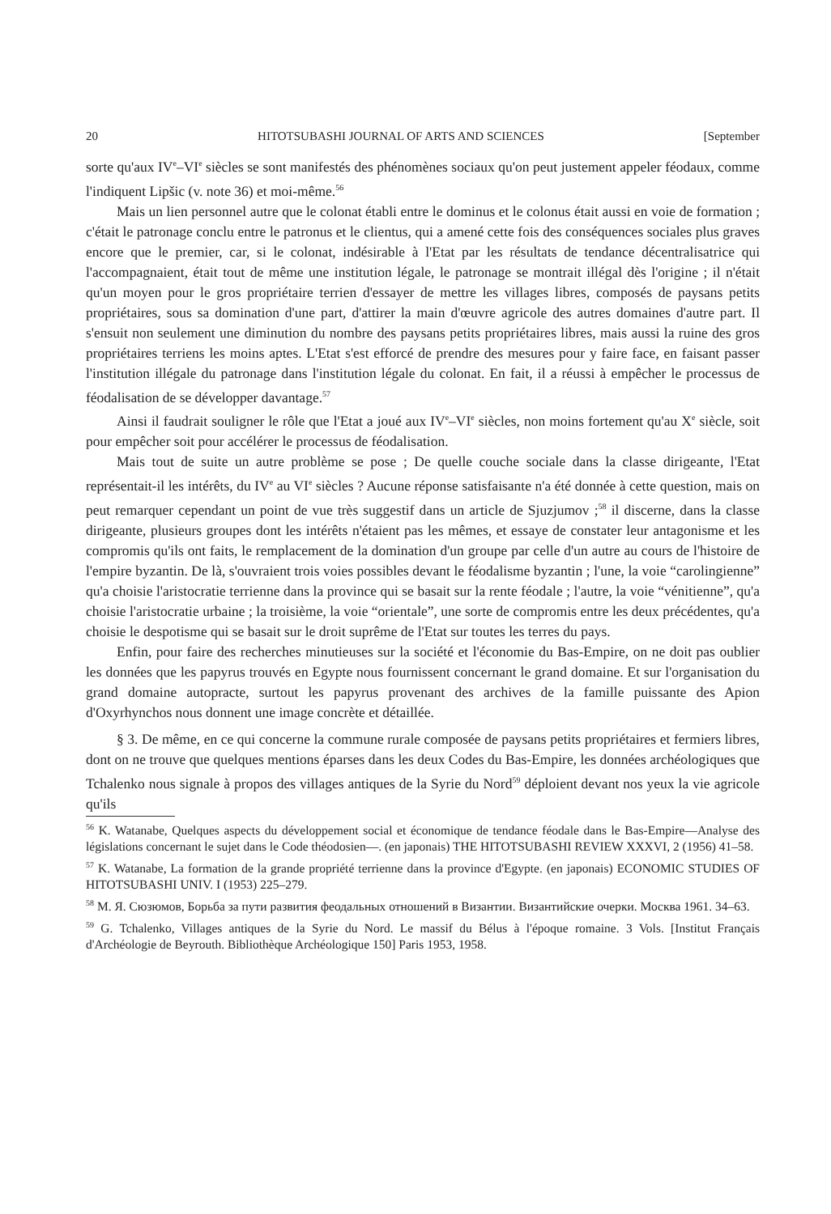20 HITOTSUBASHI JOURNAL OF ARTS AND SCIENCES [September
sorte qu'aux IV<sup>e</sup>–VI<sup>e</sup> siècles se sont manifestés des phénomènes sociaux qu'on peut justement appeler féodaux, comme l'indiquent Lipšic (v. note 36) et moi-même.<sup>56</sup>
Mais un lien personnel autre que le colonat établi entre le dominus et le colonus était aussi en voie de formation ; c'était le patronage conclu entre le patronus et le clientus, qui a amené cette fois des conséquences sociales plus graves encore que le premier, car, si le colonat, indésirable à l'Etat par les résultats de tendance décentralisatrice qui l'accompagnaient, était tout de même une institution légale, le patronage se montrait illégal dès l'origine ; il n'était qu'un moyen pour le gros propriétaire terrien d'essayer de mettre les villages libres, composés de paysans petits propriétaires, sous sa domination d'une part, d'attirer la main d'œuvre agricole des autres domaines d'autre part. Il s'ensuit non seulement une diminution du nombre des paysans petits propriétaires libres, mais aussi la ruine des gros propriétaires terriens les moins aptes. L'Etat s'est efforcé de prendre des mesures pour y faire face, en faisant passer l'institution illégale du patronage dans l'institution légale du colonat. En fait, il a réussi à empêcher le processus de féodalisation de se développer davantage.<sup>57</sup>
Ainsi il faudrait souligner le rôle que l'Etat a joué aux IV<sup>e</sup>–VI<sup>e</sup> siècles, non moins fortement qu'au X<sup>e</sup> siècle, soit pour empêcher soit pour accélérer le processus de féodalisation.
Mais tout de suite un autre problème se pose ; De quelle couche sociale dans la classe dirigeante, l'Etat représentait-il les intérêts, du IV<sup>e</sup> au VI<sup>e</sup> siècles ? Aucune réponse satisfaisante n'a été donnée à cette question, mais on peut remarquer cependant un point de vue très suggestif dans un article de Sjuzjumov ;<sup>58</sup> il discerne, dans la classe dirigeante, plusieurs groupes dont les intérêts n'étaient pas les mêmes, et essaye de constater leur antagonisme et les compromis qu'ils ont faits, le remplacement de la domination d'un groupe par celle d'un autre au cours de l'histoire de l'empire byzantin. De là, s'ouvraient trois voies possibles devant le féodalisme byzantin ; l'une, la voie “carolingienne” qu'a choisie l'aristocratie terrienne dans la province qui se basait sur la rente féodale ; l'autre, la voie “vénitienne”, qu'a choisie l'aristocratie urbaine ; la troisième, la voie “orientale”, une sorte de compromis entre les deux précédentes, qu'a choisie le despotisme qui se basait sur le droit suprême de l'Etat sur toutes les terres du pays.
Enfin, pour faire des recherches minutieuses sur la société et l'économie du Bas-Empire, on ne doit pas oublier les données que les papyrus trouvés en Egypte nous fournissent concernant le grand domaine. Et sur l'organisation du grand domaine autopracte, surtout les papyrus provenant des archives de la famille puissante des Apion d'Oxyrhynchos nous donnent une image concrète et détaillée.
§ 3. De même, en ce qui concerne la commune rurale composée de paysans petits propriétaires et fermiers libres, dont on ne trouve que quelques mentions éparses dans les deux Codes du Bas-Empire, les données archéologiques que Tchalenko nous signale à propos des villages antiques de la Syrie du Nord<sup>59</sup> déploient devant nos yeux la vie agricole qu'ils
<sup>56</sup> K. Watanabe, Quelques aspects du développement social et économique de tendance féodale dans le Bas-Empire—Analyse des législations concernant le sujet dans le Code théodosien—. (en japonais) THE HITOTSUBASHI REVIEW XXXVI, 2 (1956) 41–58.
<sup>57</sup> K. Watanabe, La formation de la grande propriété terrienne dans la province d'Egypte. (en japonais) ECONOMIC STUDIES OF HITOTSUBASHI UNIV. I (1953) 225–279.
<sup>58</sup> М. Я. Сюзюмов, Борьба за пути развития феодальных отношений в Византии. Византийские очерки. Москва 1961. 34–63.
<sup>59</sup> G. Tchalenko, Villages antiques de la Syrie du Nord. Le massif du Bélus à l'époque romaine. 3 Vols. [Institut Français d'Archéologie de Beyrouth. Bibliothèque Archéologique 150] Paris 1953, 1958.